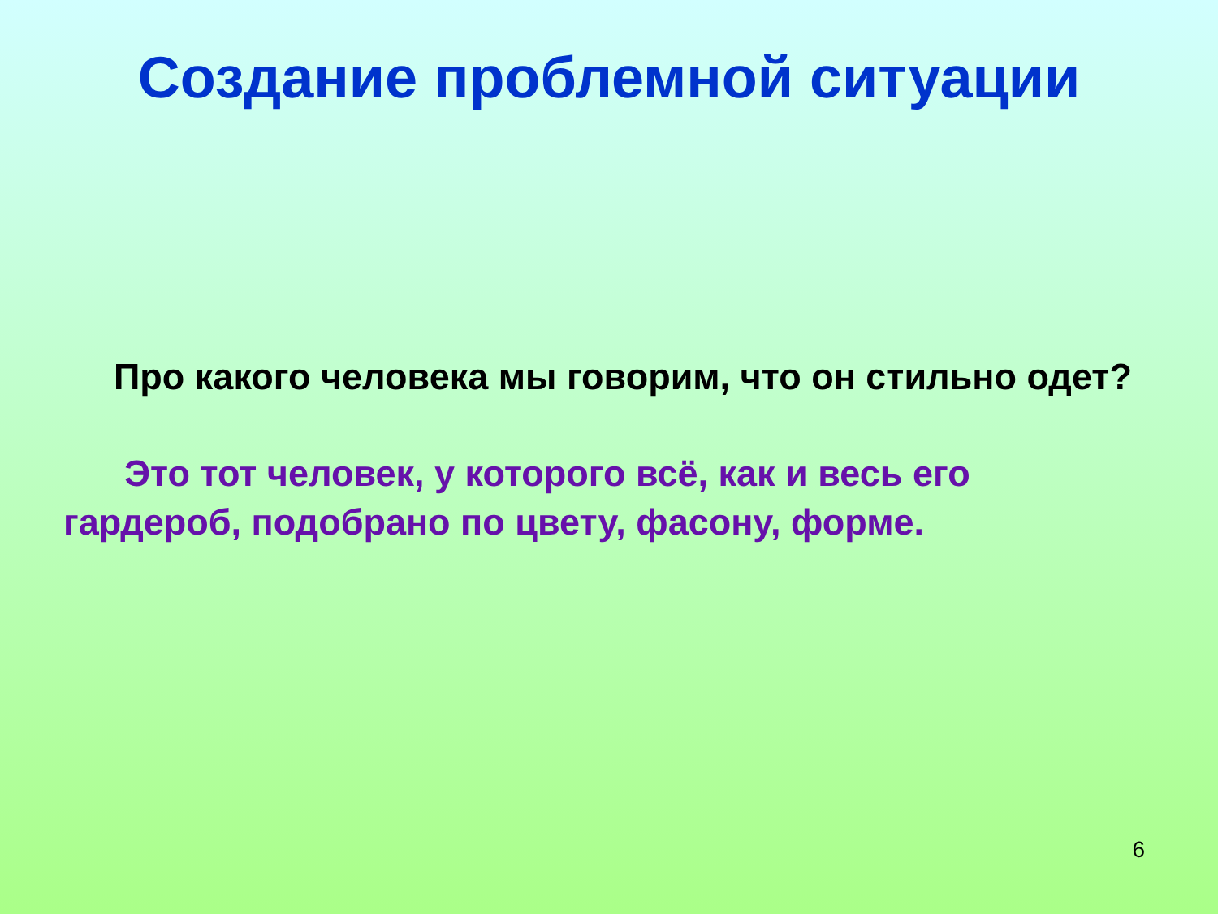Создание проблемной ситуации
Про какого человека мы говорим, что он стильно одет?
Это тот человек, у которого всё, как и весь его гардероб, подобрано по цвету, фасону, форме.
6